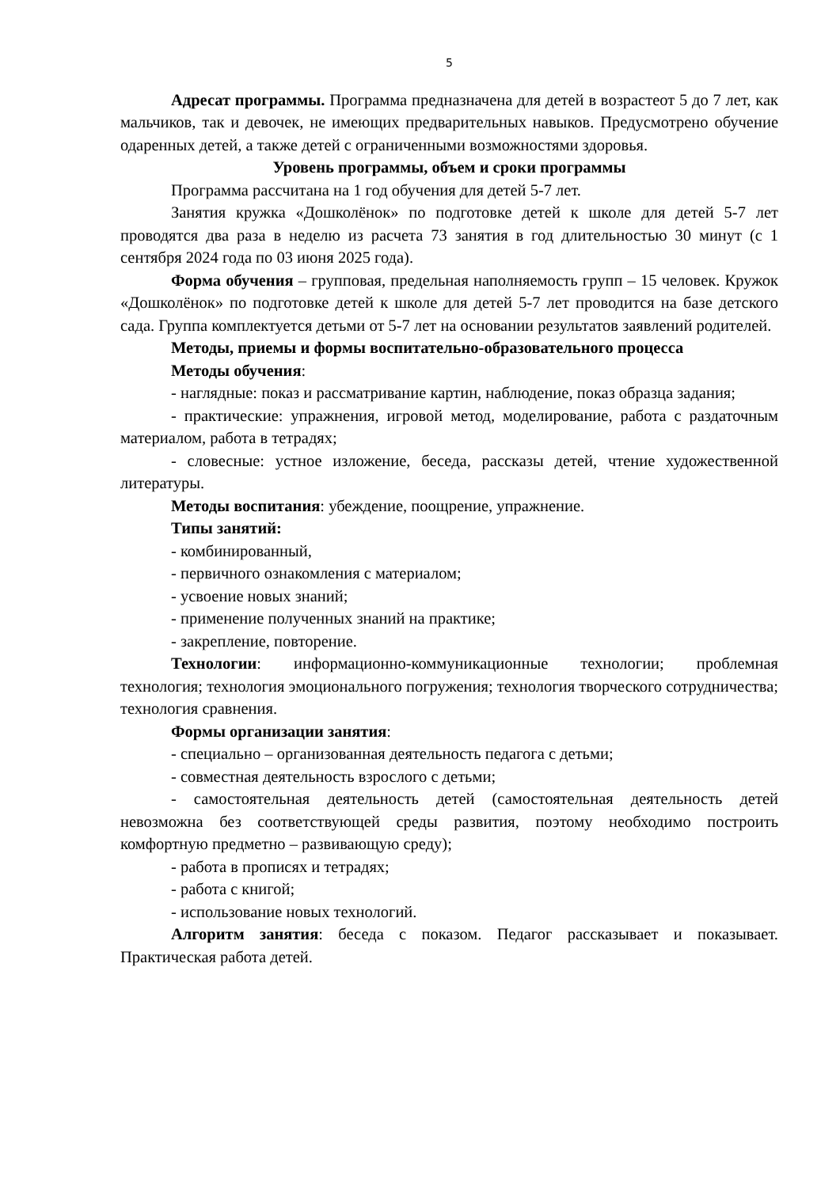5
Адресат программы. Программа предназначена для детей в возрастеот 5 до 7 лет, как мальчиков, так и девочек, не имеющих предварительных навыков. Предусмотрено обучение одаренных детей, а также детей с ограниченными возможностями здоровья.
Уровень программы, объем и сроки программы
Программа рассчитана на 1 год обучения для детей 5-7 лет.
Занятия кружка «Дошколёнок» по подготовке детей к школе для детей 5-7 лет проводятся два раза в неделю из расчета 73 занятия в год длительностью 30 минут (с 1 сентября 2024 года по 03 июня 2025 года).
Форма обучения – групповая, предельная наполняемость групп – 15 человек. Кружок «Дошколёнок» по подготовке детей к школе для детей 5-7 лет проводится на базе детского сада. Группа комплектуется детьми от 5-7 лет на основании результатов заявлений родителей.
Методы, приемы и формы воспитательно-образовательного процесса
Методы обучения:
- наглядные: показ и рассматривание картин, наблюдение, показ образца задания;
- практические: упражнения, игровой метод, моделирование, работа с раздаточным материалом, работа в тетрадях;
- словесные: устное изложение, беседа, рассказы детей, чтение художественной литературы.
Методы воспитания: убеждение, поощрение, упражнение.
Типы занятий:
- комбинированный,
- первичного ознакомления с материалом;
- усвоение новых знаний;
- применение полученных знаний на практике;
- закрепление, повторение.
Технологии: информационно-коммуникационные технологии; проблемная технология; технология эмоционального погружения; технология творческого сотрудничества; технология сравнения.
Формы организации занятия:
- специально – организованная деятельность педагога с детьми;
- совместная деятельность взрослого с детьми;
- самостоятельная деятельность детей (самостоятельная деятельность детей невозможна без соответствующей среды развития, поэтому необходимо построить комфортную предметно – развивающую среду);
- работа в прописях и тетрадях;
- работа с книгой;
- использование новых технологий.
Алгоритм занятия: беседа с показом. Педагог рассказывает и показывает. Практическая работа детей.